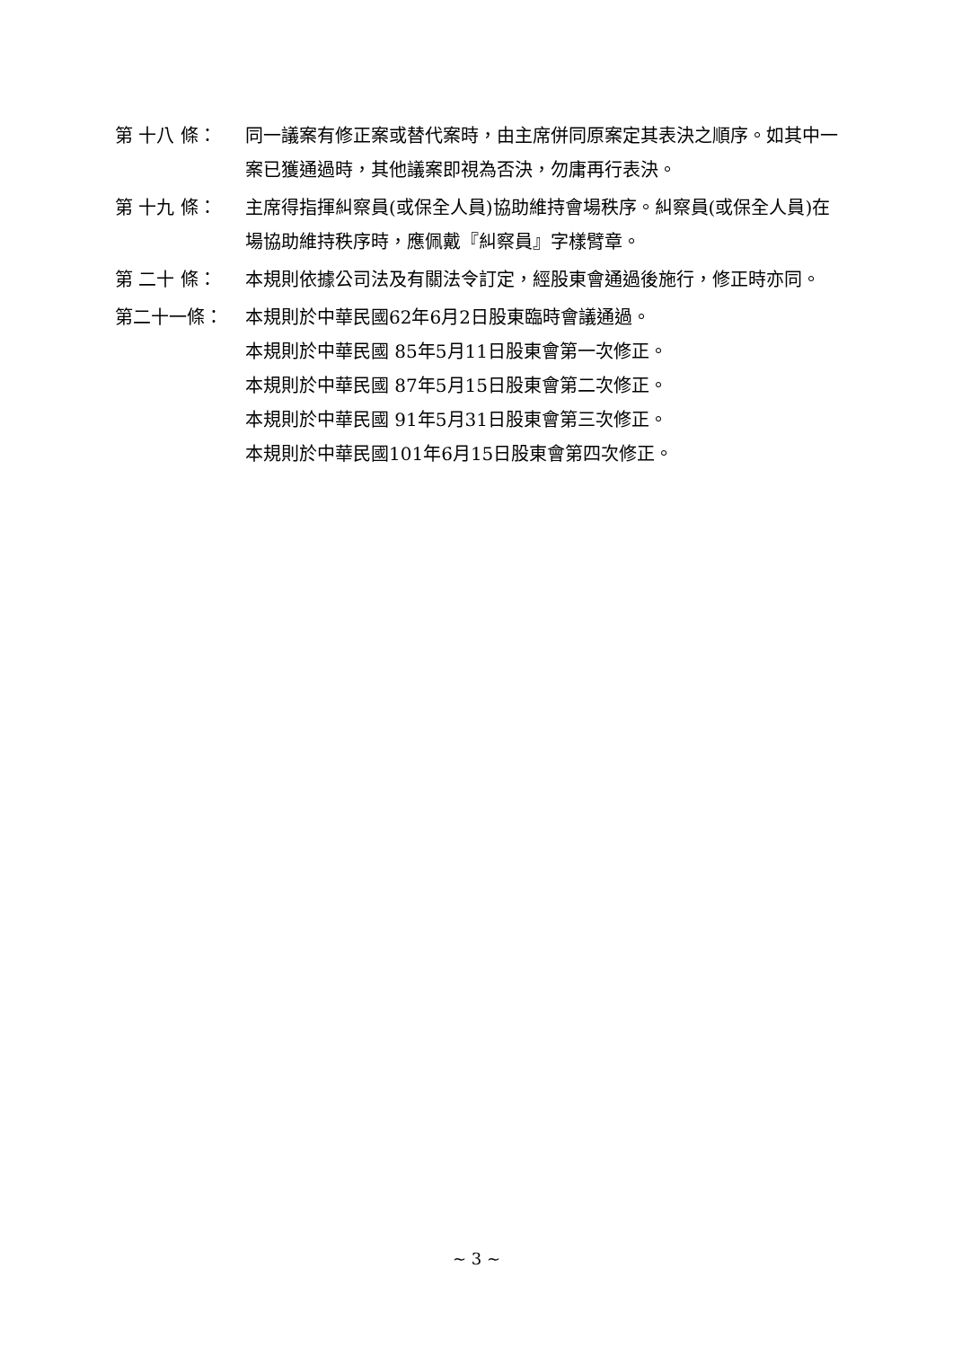第 十八 條： 同一議案有修正案或替代案時，由主席併同原案定其表決之順序。如其中一案已獲通過時，其他議案即視為否決，勿庸再行表決。
第 十九 條： 主席得指揮糾察員(或保全人員)協助維持會場秩序。糾察員(或保全人員)在場協助維持秩序時，應佩戴『糾察員』字樣臂章。
第 二十 條： 本規則依據公司法及有關法令訂定，經股東會通過後施行，修正時亦同。
第二十一條： 本規則於中華民國62年6月2日股東臨時會議通過。
本規則於中華民國 85年5月11日股東會第一次修正。
本規則於中華民國 87年5月15日股東會第二次修正。
本規則於中華民國 91年5月31日股東會第三次修正。
本規則於中華民國101年6月15日股東會第四次修正。
~ 3 ~